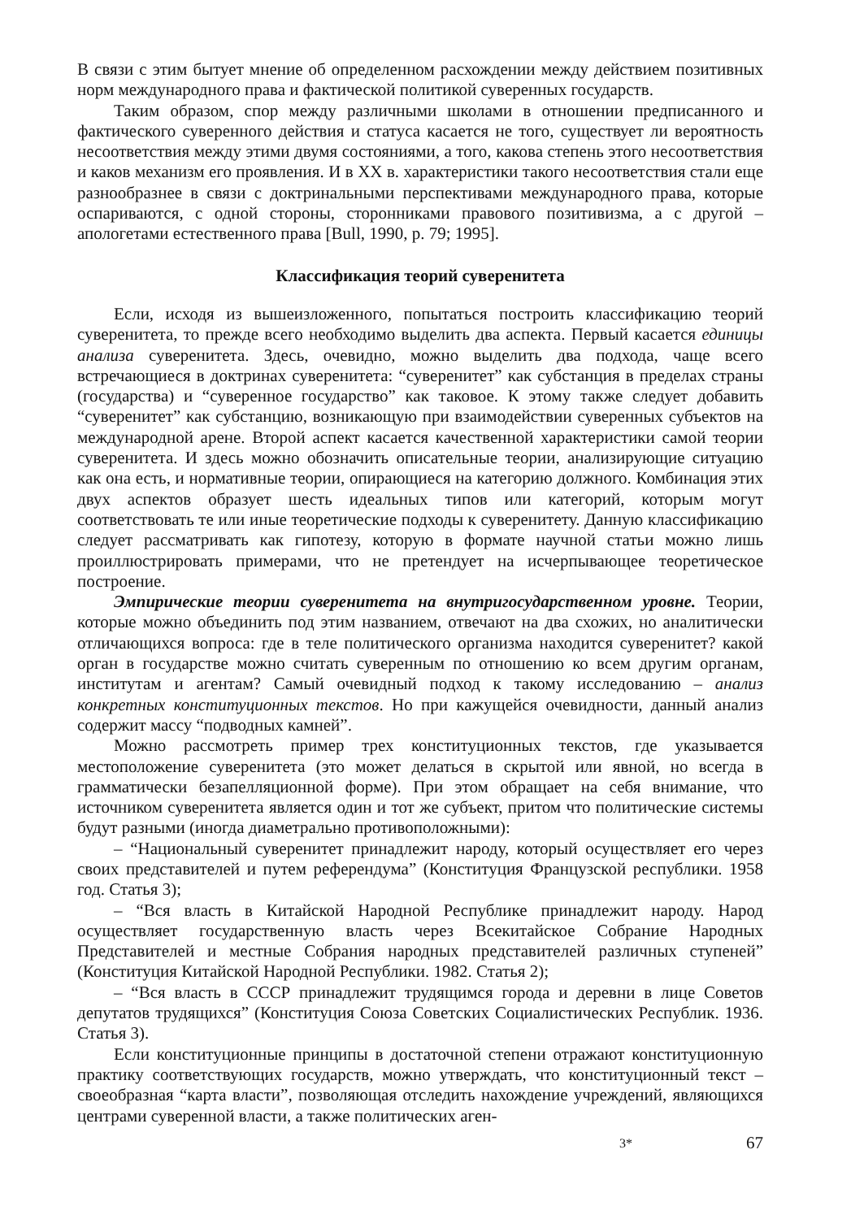В связи с этим бытует мнение об определенном расхождении между действием позитивных норм международного права и фактической политикой суверенных государств.
Таким образом, спор между различными школами в отношении предписанного и фактического суверенного действия и статуса касается не того, существует ли вероятность несоответствия между этими двумя состояниями, а того, какова степень этого несоответствия и каков механизм его проявления. И в XX в. характеристики такого несоответствия стали еще разнообразнее в связи с доктринальными перспективами международного права, которые оспариваются, с одной стороны, сторонниками правового позитивизма, а с другой – апологетами естественного права [Bull, 1990, p. 79; 1995].
Классификация теорий суверенитета
Если, исходя из вышеизложенного, попытаться построить классификацию теорий суверенитета, то прежде всего необходимо выделить два аспекта. Первый касается единицы анализа суверенитета. Здесь, очевидно, можно выделить два подхода, чаще всего встречающиеся в доктринах суверенитета: “суверенитет” как субстанция в пределах страны (государства) и “суверенное государство” как таковое. К этому также следует добавить “суверенитет” как субстанцию, возникающую при взаимодействии суверенных субъектов на международной арене. Второй аспект касается качественной характеристики самой теории суверенитета. И здесь можно обозначить описательные теории, анализирующие ситуацию как она есть, и нормативные теории, опирающиеся на категорию должного. Комбинация этих двух аспектов образует шесть идеальных типов или категорий, которым могут соответствовать те или иные теоретические подходы к суверенитету. Данную классификацию следует рассматривать как гипотезу, которую в формате научной статьи можно лишь проиллюстрировать примерами, что не претендует на исчерпывающее теоретическое построение.
Эмпирические теории суверенитета на внутригосударственном уровне. Теории, которые можно объединить под этим названием, отвечают на два схожих, но аналитически отличающихся вопроса: где в теле политического организма находится суверенитет? какой орган в государстве можно считать суверенным по отношению ко всем другим органам, институтам и агентам? Самый очевидный подход к такому исследованию – анализ конкретных конституционных текстов. Но при кажущейся очевидности, данный анализ содержит массу “подводных камней”.
Можно рассмотреть пример трех конституционных текстов, где указывается местоположение суверенитета (это может делаться в скрытой или явной, но всегда в грамматически безапелляционной форме). При этом обращает на себя внимание, что источником суверенитета является один и тот же субъект, притом что политические системы будут разными (иногда диаметрально противоположными):
– “Национальный суверенитет принадлежит народу, который осуществляет его через своих представителей и путем референдума” (Конституция Французской республики. 1958 год. Статья 3);
– “Вся власть в Китайской Народной Республике принадлежит народу. Народ осуществляет государственную власть через Всекитайское Собрание Народных Представителей и местные Собрания народных представителей различных ступеней” (Конституция Китайской Народной Республики. 1982. Статья 2);
– “Вся власть в СССР принадлежит трудящимся города и деревни в лице Советов депутатов трудящихся” (Конституция Союза Советских Социалистических Республик. 1936. Статья 3).
Если конституционные принципы в достаточной степени отражают конституционную практику соответствующих государств, можно утверждать, что конституционный текст – своеобразная “карта власти”, позволяющая отследить нахождение учреждений, являющихся центрами суверенной власти, а также политических аген-
3* 67